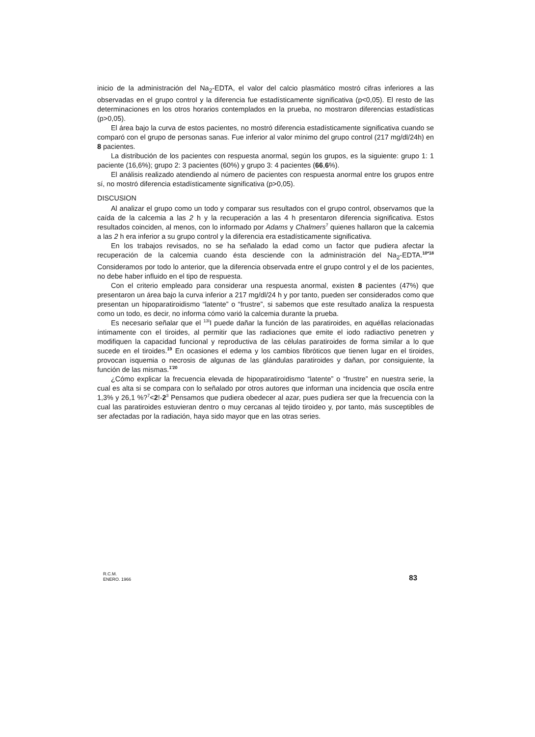inicio de la administración del Na<sub>2</sub>-EDTA, el valor del calcio plasmático mostró cifras inferiores a las observadas en el grupo control y la diferencia fue estadísticamente significativa (p<0,05). El resto de las determinaciones en los otros horarios contemplados en la prueba, no mostraron diferencias estadísticas (p>0,05).
El área bajo la curva de estos pacientes, no mostró diferencia estadísticamente significativa cuando se comparó con el grupo de personas sanas. Fue inferior al valor mínimo del grupo control (217 mg/dl/24h) en 8 pacientes.
La distribución de los pacientes con respuesta anormal, según los grupos, es la siguiente: grupo 1: 1 paciente (16,6%); grupo 2: 3 pacientes (60%) y grupo 3: 4 pacientes (66,6%).
El análisis realizado atendiendo al número de pacientes con respuesta anormal entre los grupos entre sí, no mostró diferencia estadísticamente significativa (p>0,05).
DISCUSION
Al analizar el grupo como un todo y comparar sus resultados con el grupo control, observamos que la caída de la calcemia a las 2 h y la recuperación a las 4 h presentaron diferencia significativa. Estos resultados coinciden, al menos, con lo informado por Adams y Chalmers<sup>7</sup> quienes hallaron que la calcemia a las 2 h era inferior a su grupo control y la diferencia era estadísticamente significativa.
En los trabajos revisados, no se ha señalado la edad como un factor que pudiera afectar la recuperación de la calcemia cuando ésta desciende con la administración del Na<sub>2</sub>-EDTA.<sup>10*18</sup> Consideramos por todo lo anterior, que la diferencia observada entre el grupo control y el de los pacientes, no debe haber influido en el tipo de respuesta.
Con el criterio empleado para considerar una respuesta anormal, existen 8 pacientes (47%) que presentaron un área bajo la curva inferior a 217 mg/dl/24 h y por tanto, pueden ser considerados como que presentan un hipoparatiroidismo “latente” o “frustre”, si sabemos que este resultado analiza la respuesta como un todo, es decir, no informa cómo varió la calcemia durante la prueba.
Es necesario señalar que el <sup>13I</sup>I puede dañar la función de las paratiroides, en aquéllas relacionadas íntimamente con el tiroides, al permitir que las radiaciones que emite el iodo radiactivo penetren y modifiquen la capacidad funcional y reproductiva de las células paratiroides de forma similar a lo que sucede en el tiroides.<sup>19</sup> En ocasiones el edema y los cambios fibróticos que tienen lugar en el tiroides, provocan isquemia o necrosis de algunas de las glándulas paratiroides y dañan, por consiguiente, la función de las mismas.<sup>1'20</sup>
¿Cómo explicar la frecuencia elevada de hipoparatiroidismo “latente” o “frustre” en nuestra serie, la cual es alta si se compara con lo señalado por otros autores que informan una incidencia que oscila entre 1,3% y 26,1 %?<sup>7</sup><2!-2<sup>3</sup> Pensamos que pudiera obedecer al azar, pues pudiera ser que la frecuencia con la cual las paratiroides estuvieran dentro o muy cercanas al tejido tiroideo y, por tanto, más susceptibles de ser afectadas por la radiación, haya sido mayor que en las otras series.
R.C.M.
ENERO. 1966
83